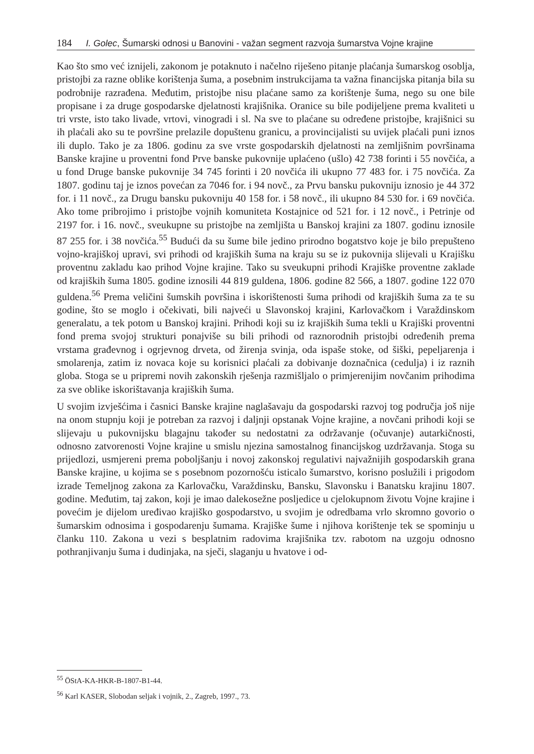184 I. Golec, Šumarski odnosi u Banovini - važan segment razvoja šumarstva Vojne krajine
Kao što smo već iznijeli, zakonom je potaknuto i načelno riješeno pitanje plaćanja šumarskog osoblja, pristojbi za razne oblike korištenja šuma, a posebnim instrukcijama ta važna financijska pitanja bila su podrobnije razrađena. Međutim, pristojbe nisu plaćane samo za korištenje šuma, nego su one bile propisane i za druge gospodarske djelatnosti krajišnika. Oranice su bile podijeljene prema kvaliteti u tri vrste, isto tako livade, vrtovi, vinogradi i sl. Na sve to plaćane su određene pristojbe, krajišnici su ih plaćali ako su te površine prelazile dopuštenu granicu, a provincijalisti su uvijek plaćali puni iznos ili duplo. Tako je za 1806. godinu za sve vrste gospodarskih djelatnosti na zemljišnim površinama Banske krajine u proventni fond Prve banske pukovnije uplaćeno (ušlo) 42 738 forinti i 55 novčića, a u fond Druge banske pukovnije 34 745 forinti i 20 novčića ili ukupno 77 483 for. i 75 novčića. Za 1807. godinu taj je iznos povećan za 7046 for. i 94 novč., za Prvu bansku pukovniju iznosio je 44 372 for. i 11 novč., za Drugu bansku pukovniju 40 158 for. i 58 novč., ili ukupno 84 530 for. i 69 novčića. Ako tome pribrojimo i pristojbe vojnih komuniteta Kostajnice od 521 for. i 12 novč., i Petrinje od 2197 for. i 16. novč., sveukupne su pristojbe na zemljišta u Banskoj krajini za 1807. godinu iznosile 87 255 for. i 38 novčića.<sup>55</sup> Budući da su šume bile jedino prirodno bogatstvo koje je bilo prepušteno vojno-krajiškoj upravi, svi prihodi od krajiških šuma na kraju su se iz pukovnija slijevali u Krajišku proventnu zakladu kao prihod Vojne krajine. Tako su sveukupni prihodi Krajiške proventne zaklade od krajiških šuma 1805. godine iznosili 44 819 guldena, 1806. godine 82 566, a 1807. godine 122 070 guldena.<sup>56</sup> Prema veličini šumskih površina i iskorištenosti šuma prihodi od krajiških šuma za te su godine, što se moglo i očekivati, bili najveći u Slavonskoj krajini, Karlovačkom i Varaždinskom generalatu, a tek potom u Banskoj krajini. Prihodi koji su iz krajiških šuma tekli u Krajiški proventni fond prema svojoj strukturi ponajviše su bili prihodi od raznorodnih pristojbi određenih prema vrstama građevnog i ogrjevnog drveta, od žirenja svinja, oda ispaše stoke, od šiški, pepeljarenja i smolarenja, zatim iz novaca koje su korisnici plaćali za dobivanje doznačnica (cedulja) i iz raznih globa. Stoga se u pripremi novih zakonskih rješenja razmišljalo o primjerenijim novčanim prihodima za sve oblike iskorištavanja krajiških šuma.
U svojim izvješćima i časnici Banske krajine naglašavaju da gospodarski razvoj tog područja još nije na onom stupnju koji je potreban za razvoj i daljnji opstanak Vojne krajine, a novčani prihodi koji se slijevaju u pukovnijsku blagajnu također su nedostatni za održavanje (očuvanje) autarkičnosti, odnosno zatvorenosti Vojne krajine u smislu njezina samostalnog financijskog uzdržavanja. Stoga su prijedlozi, usmjereni prema poboljšanju i novoj zakonskoj regulativi najvažnijih gospodarskih grana Banske krajine, u kojima se s posebnom pozornošću isticalo šumarstvo, korisno poslužili i prigodom izrade Temeljnog zakona za Karlovačku, Varaždinsku, Bansku, Slavonsku i Banatsku krajinu 1807. godine. Međutim, taj zakon, koji je imao dalekosežne posljedice u cjelokupnom životu Vojne krajine i povećim je dijelom uređivao krajiško gospodarstvo, u svojim je odredbama vrlo skromno govorio o šumarskim odnosima i gospodarenju šumama. Krajiške šume i njihova korištenje tek se spominju u članku 110. Zakona u vezi s besplatnim radovima krajišnika tzv. rabotom na uzgoju odnosno pothranjivanju šuma i dudinjaka, na sječi, slaganju u hvatove i od-
<sup>55</sup> ÖStA-KA-HKR-B-1807-B1-44.
<sup>56</sup> Karl KASER, Slobodan seljak i vojnik, 2., Zagreb, 1997., 73.